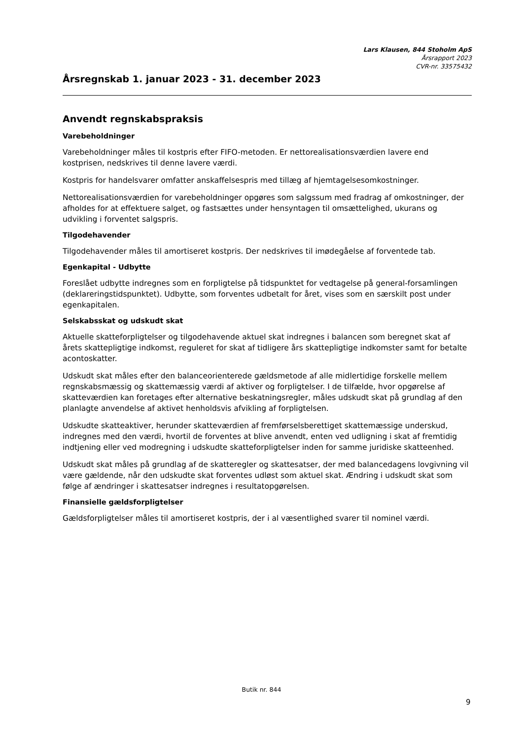Lars Klausen, 844 Stoholm ApS
Årsrapport 2023
CVR-nr. 33575432
Årsregnskab 1. januar 2023 - 31. december 2023
Anvendt regnskabspraksis
Varebeholdninger
Varebeholdninger måles til kostpris efter FIFO-metoden. Er nettorealisationsværdien lavere end kostprisen, nedskrives til denne lavere værdi.
Kostpris for handelsvarer omfatter anskaffelsespris med tillæg af hjemtagelsesomkostninger.
Nettorealisationsværdien for varebeholdninger opgøres som salgssum med fradrag af omkostninger, der afholdes for at effektuere salget, og fastsættes under hensyntagen til omsættelighed, ukurans og udvikling i forventet salgspris.
Tilgodehavender
Tilgodehavender måles til amortiseret kostpris. Der nedskrives til imødegåelse af forventede tab.
Egenkapital - Udbytte
Foreslået udbytte indregnes som en forpligtelse på tidspunktet for vedtagelse på general-forsamlingen (deklareringstidspunktet). Udbytte, som forventes udbetalt for året, vises som en særskilt post under egenkapitalen.
Selskabsskat og udskudt skat
Aktuelle skatteforpligtelser og tilgodehavende aktuel skat indregnes i balancen som beregnet skat af årets skattepligtige indkomst, reguleret for skat af tidligere års skattepligtige indkomster samt for betalte acontoskatter.
Udskudt skat måles efter den balanceorienterede gældsmetode af alle midlertidige forskelle mellem regnskabsmæssig og skattemæssig værdi af aktiver og forpligtelser. I de tilfælde, hvor opgørelse af skatteværdien kan foretages efter alternative beskatningsregler, måles udskudt skat på grundlag af den planlagte anvendelse af aktivet henholdsvis afvikling af forpligtelsen.
Udskudte skatteaktiver, herunder skatteværdien af fremførselsberettiget skattemæssige underskud, indregnes med den værdi, hvortil de forventes at blive anvendt, enten ved udligning i skat af fremtidig indtjening eller ved modregning i udskudte skatteforpligtelser inden for samme juridiske skatteenhed.
Udskudt skat måles på grundlag af de skatteregler og skattesatser, der med balancedagens lovgivning vil være gældende, når den udskudte skat forventes udløst som aktuel skat. Ændring i udskudt skat som følge af ændringer i skattesatser indregnes i resultatopgørelsen.
Finansielle gældsforpligtelser
Gældsforpligtelser måles til amortiseret kostpris, der i al væsentlighed svarer til nominel værdi.
Butik nr. 844
9